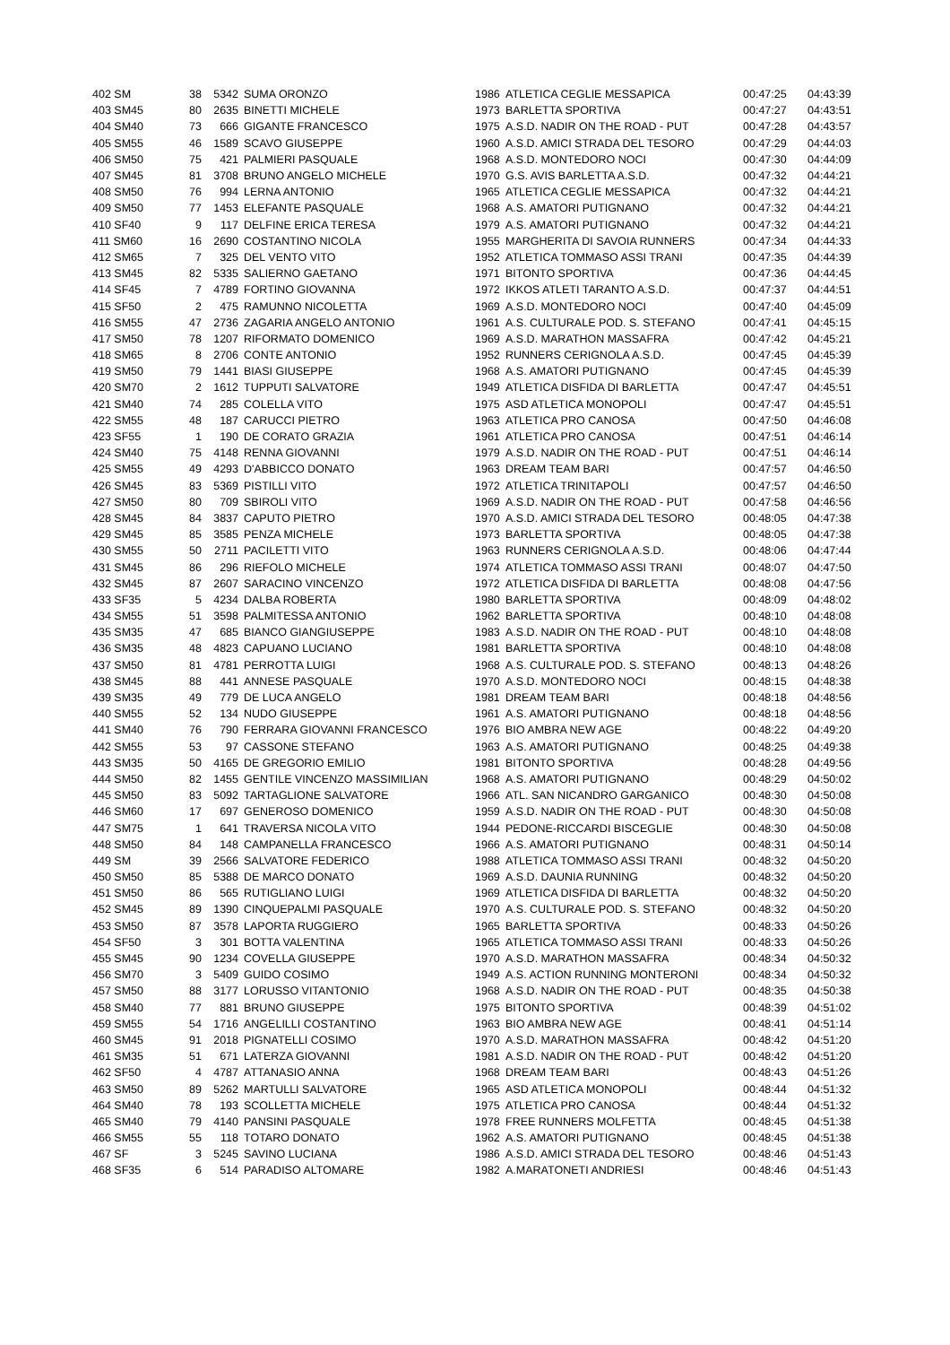| 402 SM | 38 | 5342 | SUMA ORONZO | 1986 | ATLETICA CEGLIE MESSAPICA | 00:47:25 | 04:43:39 |
| 403 SM45 | 80 | 2635 | BINETTI MICHELE | 1973 | BARLETTA SPORTIVA | 00:47:27 | 04:43:51 |
| 404 SM40 | 73 | 666 | GIGANTE FRANCESCO | 1975 | A.S.D. NADIR ON THE ROAD - PUT | 00:47:28 | 04:43:57 |
| 405 SM55 | 46 | 1589 | SCAVO GIUSEPPE | 1960 | A.S.D. AMICI STRADA DEL TESORO | 00:47:29 | 04:44:03 |
| 406 SM50 | 75 | 421 | PALMIERI PASQUALE | 1968 | A.S.D. MONTEDORO NOCI | 00:47:30 | 04:44:09 |
| 407 SM45 | 81 | 3708 | BRUNO ANGELO MICHELE | 1970 | G.S. AVIS BARLETTA A.S.D. | 00:47:32 | 04:44:21 |
| 408 SM50 | 76 | 994 | LERNA ANTONIO | 1965 | ATLETICA CEGLIE MESSAPICA | 00:47:32 | 04:44:21 |
| 409 SM50 | 77 | 1453 | ELEFANTE PASQUALE | 1968 | A.S. AMATORI PUTIGNANO | 00:47:32 | 04:44:21 |
| 410 SF40 | 9 | 117 | DELFINE ERICA TERESA | 1979 | A.S. AMATORI PUTIGNANO | 00:47:32 | 04:44:21 |
| 411 SM60 | 16 | 2690 | COSTANTINO NICOLA | 1955 | MARGHERITA DI SAVOIA RUNNERS | 00:47:34 | 04:44:33 |
| 412 SM65 | 7 | 325 | DEL VENTO VITO | 1952 | ATLETICA TOMMASO ASSI TRANI | 00:47:35 | 04:44:39 |
| 413 SM45 | 82 | 5335 | SALIERNO GAETANO | 1971 | BITONTO SPORTIVA | 00:47:36 | 04:44:45 |
| 414 SF45 | 7 | 4789 | FORTINO GIOVANNA | 1972 | IKKOS ATLETI TARANTO A.S.D. | 00:47:37 | 04:44:51 |
| 415 SF50 | 2 | 475 | RAMUNNO NICOLETTA | 1969 | A.S.D. MONTEDORO NOCI | 00:47:40 | 04:45:09 |
| 416 SM55 | 47 | 2736 | ZAGARIA ANGELO ANTONIO | 1961 | A.S. CULTURALE POD. S. STEFANO | 00:47:41 | 04:45:15 |
| 417 SM50 | 78 | 1207 | RIFORMATO DOMENICO | 1969 | A.S.D. MARATHON MASSAFRA | 00:47:42 | 04:45:21 |
| 418 SM65 | 8 | 2706 | CONTE ANTONIO | 1952 | RUNNERS CERIGNOLA A.S.D. | 00:47:45 | 04:45:39 |
| 419 SM50 | 79 | 1441 | BIASI GIUSEPPE | 1968 | A.S. AMATORI PUTIGNANO | 00:47:45 | 04:45:39 |
| 420 SM70 | 2 | 1612 | TUPPUTI SALVATORE | 1949 | ATLETICA DISFIDA DI BARLETTA | 00:47:47 | 04:45:51 |
| 421 SM40 | 74 | 285 | COLELLA VITO | 1975 | ASD ATLETICA MONOPOLI | 00:47:47 | 04:45:51 |
| 422 SM55 | 48 | 187 | CARUCCI PIETRO | 1963 | ATLETICA PRO CANOSA | 00:47:50 | 04:46:08 |
| 423 SF55 | 1 | 190 | DE CORATO GRAZIA | 1961 | ATLETICA PRO CANOSA | 00:47:51 | 04:46:14 |
| 424 SM40 | 75 | 4148 | RENNA GIOVANNI | 1979 | A.S.D. NADIR ON THE ROAD - PUT | 00:47:51 | 04:46:14 |
| 425 SM55 | 49 | 4293 | D'ABBICCO DONATO | 1963 | DREAM TEAM BARI | 00:47:57 | 04:46:50 |
| 426 SM45 | 83 | 5369 | PISTILLI VITO | 1972 | ATLETICA TRINITAPOLI | 00:47:57 | 04:46:50 |
| 427 SM50 | 80 | 709 | SBIROLI VITO | 1969 | A.S.D. NADIR ON THE ROAD - PUT | 00:47:58 | 04:46:56 |
| 428 SM45 | 84 | 3837 | CAPUTO PIETRO | 1970 | A.S.D. AMICI STRADA DEL TESORO | 00:48:05 | 04:47:38 |
| 429 SM45 | 85 | 3585 | PENZA MICHELE | 1973 | BARLETTA SPORTIVA | 00:48:05 | 04:47:38 |
| 430 SM55 | 50 | 2711 | PACILETTI VITO | 1963 | RUNNERS CERIGNOLA A.S.D. | 00:48:06 | 04:47:44 |
| 431 SM45 | 86 | 296 | RIEFOLO MICHELE | 1974 | ATLETICA TOMMASO ASSI TRANI | 00:48:07 | 04:47:50 |
| 432 SM45 | 87 | 2607 | SARACINO VINCENZO | 1972 | ATLETICA DISFIDA DI BARLETTA | 00:48:08 | 04:47:56 |
| 433 SF35 | 5 | 4234 | DALBA ROBERTA | 1980 | BARLETTA SPORTIVA | 00:48:09 | 04:48:02 |
| 434 SM55 | 51 | 3598 | PALMITESSA ANTONIO | 1962 | BARLETTA SPORTIVA | 00:48:10 | 04:48:08 |
| 435 SM35 | 47 | 685 | BIANCO GIANGIUSEPPE | 1983 | A.S.D. NADIR ON THE ROAD - PUT | 00:48:10 | 04:48:08 |
| 436 SM35 | 48 | 4823 | CAPUANO LUCIANO | 1981 | BARLETTA SPORTIVA | 00:48:10 | 04:48:08 |
| 437 SM50 | 81 | 4781 | PERROTTA LUIGI | 1968 | A.S. CULTURALE POD. S. STEFANO | 00:48:13 | 04:48:26 |
| 438 SM45 | 88 | 441 | ANNESE PASQUALE | 1970 | A.S.D. MONTEDORO NOCI | 00:48:15 | 04:48:38 |
| 439 SM35 | 49 | 779 | DE LUCA ANGELO | 1981 | DREAM TEAM BARI | 00:48:18 | 04:48:56 |
| 440 SM55 | 52 | 134 | NUDO GIUSEPPE | 1961 | A.S. AMATORI PUTIGNANO | 00:48:18 | 04:48:56 |
| 441 SM40 | 76 | 790 | FERRARA GIOVANNI FRANCESCO | 1976 | BIO AMBRA NEW AGE | 00:48:22 | 04:49:20 |
| 442 SM55 | 53 | 97 | CASSONE STEFANO | 1963 | A.S. AMATORI PUTIGNANO | 00:48:25 | 04:49:38 |
| 443 SM35 | 50 | 4165 | DE GREGORIO EMILIO | 1981 | BITONTO SPORTIVA | 00:48:28 | 04:49:56 |
| 444 SM50 | 82 | 1455 | GENTILE VINCENZO MASSIMILIAN | 1968 | A.S. AMATORI PUTIGNANO | 00:48:29 | 04:50:02 |
| 445 SM50 | 83 | 5092 | TARTAGLIONE SALVATORE | 1966 | ATL. SAN NICANDRO GARGANICO | 00:48:30 | 04:50:08 |
| 446 SM60 | 17 | 697 | GENEROSO DOMENICO | 1959 | A.S.D. NADIR ON THE ROAD - PUT | 00:48:30 | 04:50:08 |
| 447 SM75 | 1 | 641 | TRAVERSA NICOLA VITO | 1944 | PEDONE-RICCARDI BISCEGLIE | 00:48:30 | 04:50:08 |
| 448 SM50 | 84 | 148 | CAMPANELLA FRANCESCO | 1966 | A.S. AMATORI PUTIGNANO | 00:48:31 | 04:50:14 |
| 449 SM | 39 | 2566 | SALVATORE FEDERICO | 1988 | ATLETICA TOMMASO ASSI TRANI | 00:48:32 | 04:50:20 |
| 450 SM50 | 85 | 5388 | DE MARCO DONATO | 1969 | A.S.D. DAUNIA RUNNING | 00:48:32 | 04:50:20 |
| 451 SM50 | 86 | 565 | RUTIGLIANO LUIGI | 1969 | ATLETICA DISFIDA DI BARLETTA | 00:48:32 | 04:50:20 |
| 452 SM45 | 89 | 1390 | CINQUEPALMI PASQUALE | 1970 | A.S. CULTURALE POD. S. STEFANO | 00:48:32 | 04:50:20 |
| 453 SM50 | 87 | 3578 | LAPORTA RUGGIERO | 1965 | BARLETTA SPORTIVA | 00:48:33 | 04:50:26 |
| 454 SF50 | 3 | 301 | BOTTA VALENTINA | 1965 | ATLETICA TOMMASO ASSI TRANI | 00:48:33 | 04:50:26 |
| 455 SM45 | 90 | 1234 | COVELLA GIUSEPPE | 1970 | A.S.D. MARATHON MASSAFRA | 00:48:34 | 04:50:32 |
| 456 SM70 | 3 | 5409 | GUIDO COSIMO | 1949 | A.S. ACTION RUNNING MONTERONI | 00:48:34 | 04:50:32 |
| 457 SM50 | 88 | 3177 | LORUSSO VITANTONIO | 1968 | A.S.D. NADIR ON THE ROAD - PUT | 00:48:35 | 04:50:38 |
| 458 SM40 | 77 | 881 | BRUNO GIUSEPPE | 1975 | BITONTO SPORTIVA | 00:48:39 | 04:51:02 |
| 459 SM55 | 54 | 1716 | ANGELILLI COSTANTINO | 1963 | BIO AMBRA NEW AGE | 00:48:41 | 04:51:14 |
| 460 SM45 | 91 | 2018 | PIGNATELLI COSIMO | 1970 | A.S.D. MARATHON MASSAFRA | 00:48:42 | 04:51:20 |
| 461 SM35 | 51 | 671 | LATERZA GIOVANNI | 1981 | A.S.D. NADIR ON THE ROAD - PUT | 00:48:42 | 04:51:20 |
| 462 SF50 | 4 | 4787 | ATTANASIO ANNA | 1968 | DREAM TEAM BARI | 00:48:43 | 04:51:26 |
| 463 SM50 | 89 | 5262 | MARTULLI SALVATORE | 1965 | ASD ATLETICA MONOPOLI | 00:48:44 | 04:51:32 |
| 464 SM40 | 78 | 193 | SCOLLETTA MICHELE | 1975 | ATLETICA PRO CANOSA | 00:48:44 | 04:51:32 |
| 465 SM40 | 79 | 4140 | PANSINI PASQUALE | 1978 | FREE RUNNERS MOLFETTA | 00:48:45 | 04:51:38 |
| 466 SM55 | 55 | 118 | TOTARO DONATO | 1962 | A.S. AMATORI PUTIGNANO | 00:48:45 | 04:51:38 |
| 467 SF | 3 | 5245 | SAVINO LUCIANA | 1986 | A.S.D. AMICI STRADA DEL TESORO | 00:48:46 | 04:51:43 |
| 468 SF35 | 6 | 514 | PARADISO ALTOMARE | 1982 | A.MARATONETI ANDRIESI | 00:48:46 | 04:51:43 |